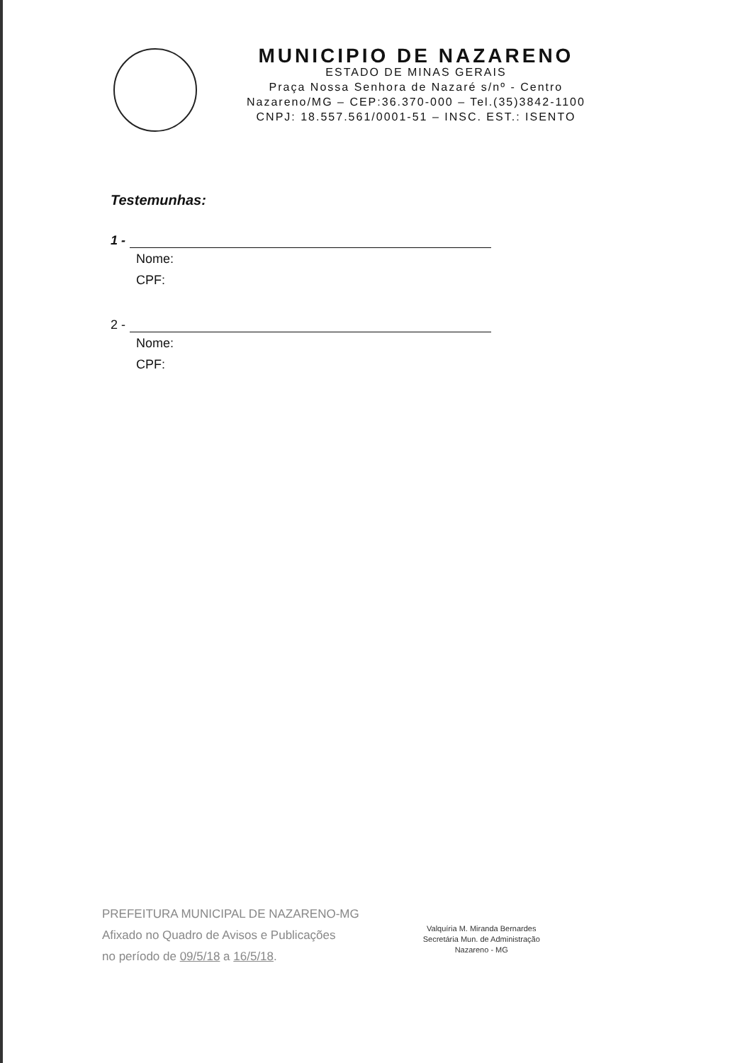MUNICIPIO DE NAZARENO
ESTADO DE MINAS GERAIS
Praça Nossa Senhora de Nazaré s/nº - Centro
Nazareno/MG – CEP:36.370-000 – Tel.(35)3842-1100
CNPJ: 18.557.561/0001-51 – INSC. EST.: ISENTO
Testemunhas:
1 -
Nome:
CPF:
2 -
Nome:
CPF:
PREFEITURA MUNICIPAL DE NAZARENO-MG
Afixado no Quadro de Avisos e Publicações
no período de 09/5/18 a 16/5/18.
Valquíria M. Miranda Bernardes
Secretária Mun. de Administração
Nazareno - MG